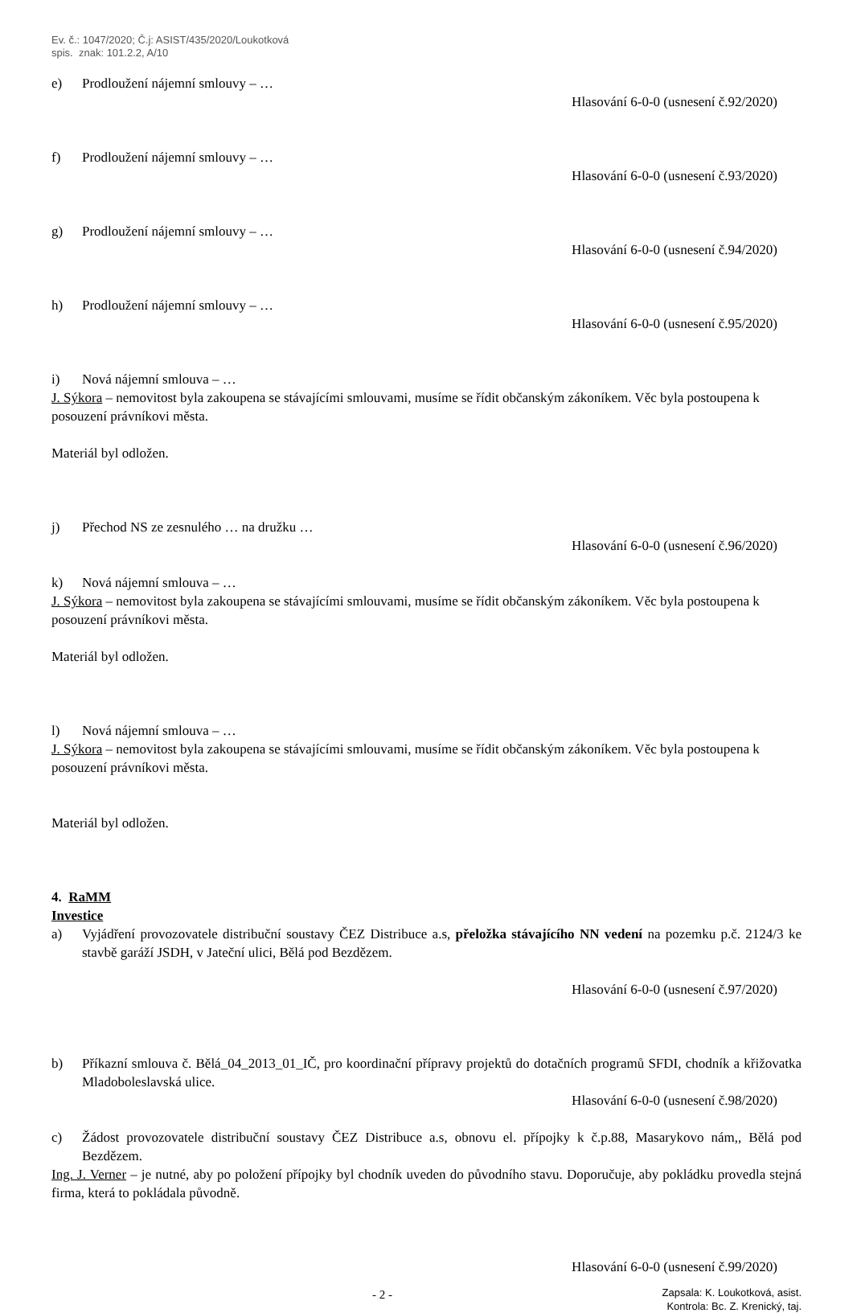Ev. č.: 1047/2020; Č.j: ASIST/435/2020/Loukotková
spis. znak: 101.2.2, A/10
e) Prodloužení nájemní smlouvy – …
Hlasování 6-0-0 (usnesení č.92/2020)
f) Prodloužení nájemní smlouvy – …
Hlasování 6-0-0 (usnesení č.93/2020)
g) Prodloužení nájemní smlouvy – …
Hlasování 6-0-0 (usnesení č.94/2020)
h) Prodloužení nájemní smlouvy – …
Hlasování 6-0-0 (usnesení č.95/2020)
i) Nová nájemní smlouva – …
J. Sýkora – nemovitost byla zakoupena se stávajícími smlouvami, musíme se řídit občanským zákoníkem. Věc byla postoupena k posouzení právníkovi města.
Materiál byl odložen.
j) Přechod NS ze zesnulého … na družku …
Hlasování 6-0-0 (usnesení č.96/2020)
k) Nová nájemní smlouva – …
J. Sýkora – nemovitost byla zakoupena se stávajícími smlouvami, musíme se řídit občanským zákoníkem. Věc byla postoupena k posouzení právníkovi města.
Materiál byl odložen.
l) Nová nájemní smlouva – …
J. Sýkora – nemovitost byla zakoupena se stávajícími smlouvami, musíme se řídit občanským zákoníkem. Věc byla postoupena k posouzení právníkovi města.
Materiál byl odložen.
4. RaMM
Investice
a) Vyjádření provozovatele distribuční soustavy ČEZ Distribuce a.s, přeložka stávajícího NN vedení na pozemku p.č. 2124/3 ke stavbě garáží JSDH, v Jateční ulici, Bělá pod Bezdězem.
Hlasování 6-0-0 (usnesení č.97/2020)
b) Příkazní smlouva č. Bělá_04_2013_01_IČ, pro koordinační přípravy projektů do dotačních programů SFDI, chodník a křižovatka Mladoboleslavská ulice.
Hlasování 6-0-0 (usnesení č.98/2020)
c) Žádost provozovatele distribuční soustavy ČEZ Distribuce a.s, obnovu el. přípojky k č.p.88, Masarykovo nám,, Bělá pod Bezdězem.
Ing. J. Verner – je nutné, aby po položení přípojky byl chodník uveden do původního stavu. Doporučuje, aby pokládku provedla stejná firma, která to pokládala původně.
Hlasování 6-0-0 (usnesení č.99/2020)
- 2 -
Zapsala: K. Loukotková, asist.
Kontrola: Bc. Z. Krenický, taj.